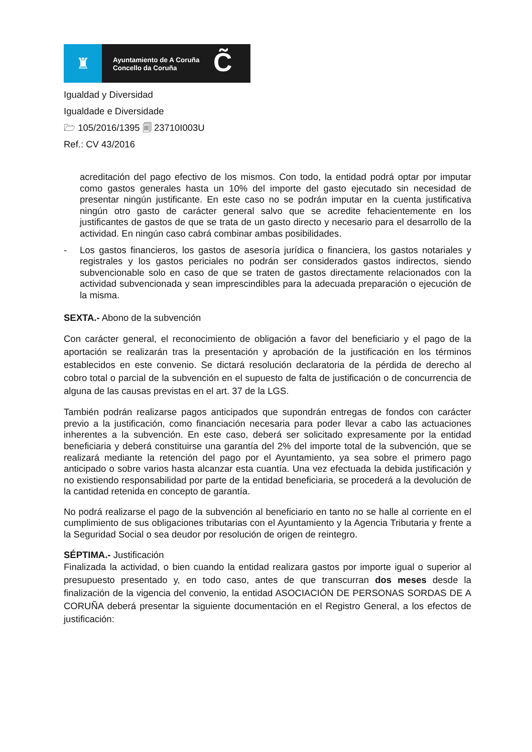♜
Ayuntamiento de A Coruña
Concello da Coruña
C̃
Igualdad y Diversidad
Igualdade e Diversidade
🗁 105/2016/1395 🗐 23710I003U
Ref.: CV 43/2016
acreditación del pago efectivo de los mismos. Con todo, la entidad podrá optar por imputar como gastos generales hasta un 10% del importe del gasto ejecutado sin necesidad de presentar ningún justificante. En este caso no se podrán imputar en la cuenta justificativa ningún otro gasto de carácter general salvo que se acredite fehacientemente en los justificantes de gastos de que se trata de un gasto directo y necesario para el desarrollo de la actividad. En ningún caso cabrá combinar ambas posibilidades.
- Los gastos financieros, los gastos de asesoría jurídica o financiera, los gastos notariales y registrales y los gastos periciales no podrán ser considerados gastos indirectos, siendo subvencionable solo en caso de que se traten de gastos directamente relacionados con la actividad subvencionada y sean imprescindibles para la adecuada preparación o ejecución de la misma.
SEXTA.- Abono de la subvención
Con carácter general, el reconocimiento de obligación a favor del beneficiario y el pago de la aportación se realizarán tras la presentación y aprobación de la justificación en los términos establecidos en este convenio. Se dictará resolución declaratoria de la pérdida de derecho al cobro total o parcial de la subvención en el supuesto de falta de justificación o de concurrencia de alguna de las causas previstas en el art. 37 de la LGS.
También podrán realizarse pagos anticipados que supondrán entregas de fondos con carácter previo a la justificación, como financiación necesaria para poder llevar a cabo las actuaciones inherentes a la subvención. En este caso, deberá ser solicitado expresamente por la entidad beneficiaria y deberá constituirse una garantía del 2% del importe total de la subvención, que se realizará mediante la retención del pago por el Ayuntamiento, ya sea sobre el primero pago anticipado o sobre varios hasta alcanzar esta cuantía. Una vez efectuada la debida justificación y no existiendo responsabilidad por parte de la entidad beneficiaria, se procederá a la devolución de la cantidad retenida en concepto de garantía.
No podrá realizarse el pago de la subvención al beneficiario en tanto no se halle al corriente en el cumplimiento de sus obligaciones tributarias con el Ayuntamiento y la Agencia Tributaria y frente a la Seguridad Social o sea deudor por resolución de origen de reintegro.
SÉPTIMA.- Justificación
Finalizada la actividad, o bien cuando la entidad realizara gastos por importe igual o superior al presupuesto presentado y, en todo caso, antes de que transcurran dos meses desde la finalización de la vigencia del convenio, la entidad ASOCIACIÓN DE PERSONAS SORDAS DE A CORUÑA deberá presentar la siguiente documentación en el Registro General, a los efectos de justificación: